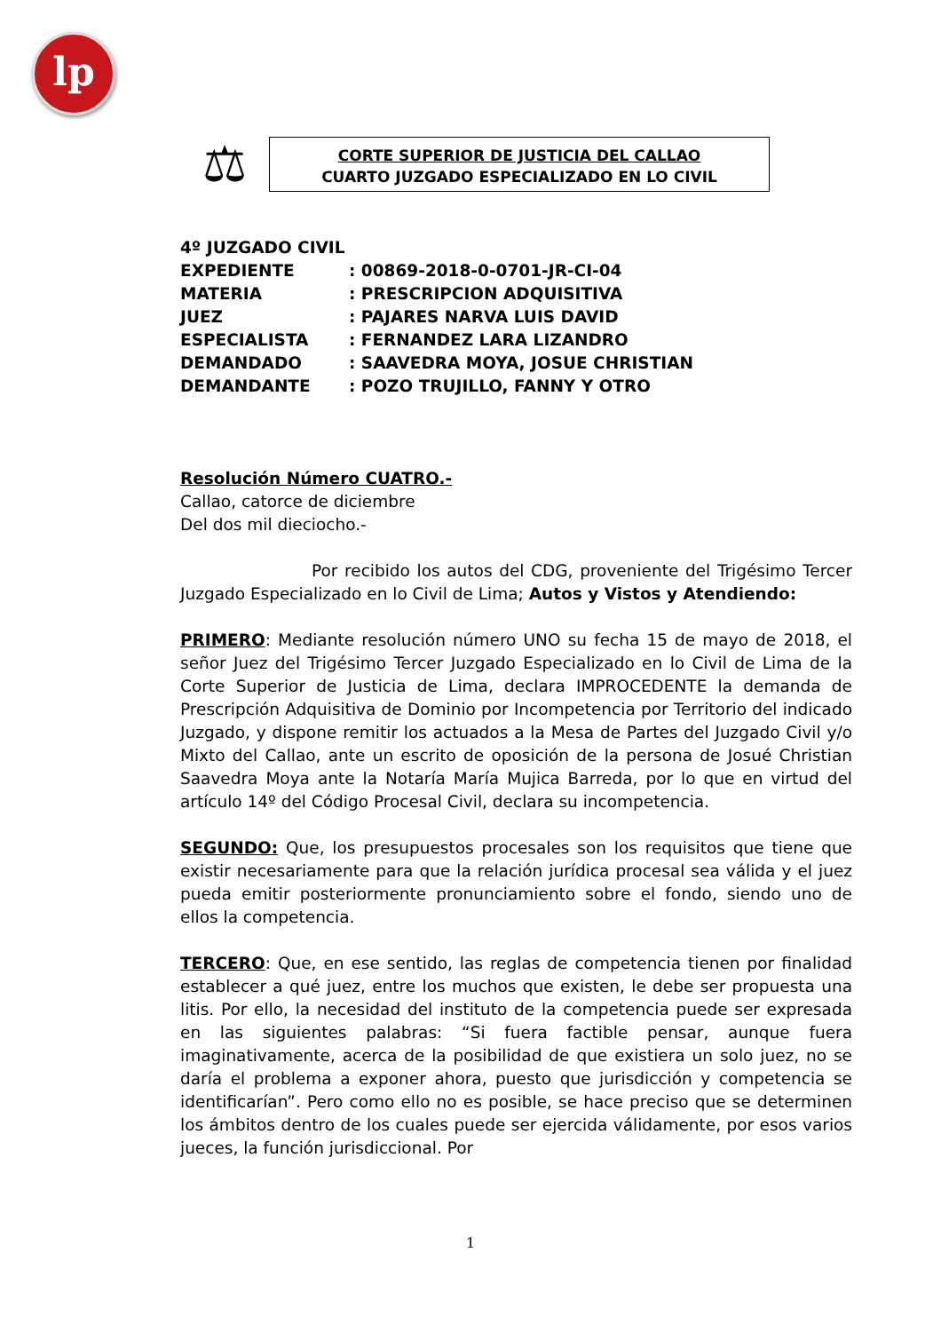lp
⚖
CORTE SUPERIOR DE JUSTICIA DEL CALLAO
CUARTO JUZGADO ESPECIALIZADO EN LO CIVIL
4º JUZGADO CIVIL
EXPEDIENTE: 00869-2018-0-0701-JR-CI-04
MATERIA: PRESCRIPCION ADQUISITIVA
JUEZ: PAJARES NARVA LUIS DAVID
ESPECIALISTA: FERNANDEZ LARA LIZANDRO
DEMANDADO: SAAVEDRA MOYA, JOSUE CHRISTIAN
DEMANDANTE: POZO TRUJILLO, FANNY Y OTRO
Resolución Número CUATRO.-
Callao, catorce de diciembre
Del dos mil dieciocho.-
Por recibido los autos del CDG, proveniente del Trigésimo Tercer Juzgado Especializado en lo Civil de Lima; Autos y Vistos y Atendiendo:
PRIMERO: Mediante resolución número UNO su fecha 15 de mayo de 2018, el señor Juez del Trigésimo Tercer Juzgado Especializado en lo Civil de Lima de la Corte Superior de Justicia de Lima, declara IMPROCEDENTE la demanda de Prescripción Adquisitiva de Dominio por Incompetencia por Territorio del indicado Juzgado, y dispone remitir los actuados a la Mesa de Partes del Juzgado Civil y/o Mixto del Callao, ante un escrito de oposición de la persona de Josué Christian Saavedra Moya ante la Notaría María Mujica Barreda, por lo que en virtud del artículo 14º del Código Procesal Civil, declara su incompetencia.
SEGUNDO: Que, los presupuestos procesales son los requisitos que tiene que existir necesariamente para que la relación jurídica procesal sea válida y el juez pueda emitir posteriormente pronunciamiento sobre el fondo, siendo uno de ellos la competencia.
TERCERO: Que, en ese sentido, las reglas de competencia tienen por finalidad establecer a qué juez, entre los muchos que existen, le debe ser propuesta una litis. Por ello, la necesidad del instituto de la competencia puede ser expresada en las siguientes palabras: “Si fuera factible pensar, aunque fuera imaginativamente, acerca de la posibilidad de que existiera un solo juez, no se daría el problema a exponer ahora, puesto que jurisdicción y competencia se identificarían”. Pero como ello no es posible, se hace preciso que se determinen los ámbitos dentro de los cuales puede ser ejercida válidamente, por esos varios jueces, la función jurisdiccional. Por
1